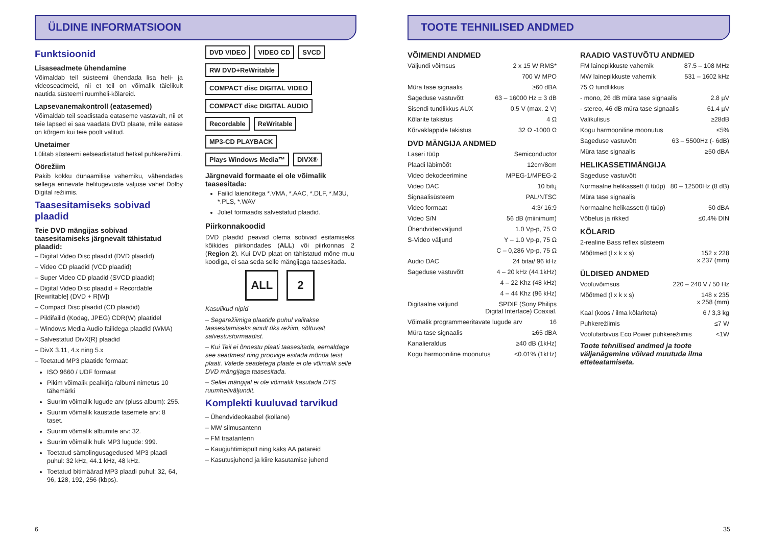ÜLDINE INFORMATSIOON
Funktsioonid
Lisaseadmete ühendamine
Võimaldab teil süsteemi ühendada lisa heli- ja videoseadmeid, nii et teil on võimalik täielikult nautida süsteemi ruumheli-kõlareid.
Lapsevanemakontroll (eatasemed)
Võimaldab teil seadistada eataseme vastavalt, nii et teie lapsed ei saa vaadata DVD plaate, mille eatase on kõrgem kui teie poolt valitud.
Unetaimer
Lülitab süsteemi eelseadistatud hetkel puhkerežiimi.
Öörežiim
Pakib kokku dünaamilise vahemiku, vähendades sellega erinevate helitugevuste valjuse vahet Dolby Digital režiimis.
Taasesitamiseks sobivad plaadid
Teie DVD mängijas sobivad taasesitamiseks järgnevalt tähistatud plaadid:
– Digital Video Disc plaadid (DVD plaadid)
– Video CD plaadid (VCD plaadid)
– Super Video CD plaadid (SVCD plaadid)
– Digital Video Disc plaadid + Recordable [Rewritable] (DVD + R[W])
– Compact Disc plaadid (CD plaadid)
– Pildifailid (Kodag, JPEG) CDR(W) plaatidel
– Windows Media Audio failidega plaadid (WMA)
– Salvestatud DivX(R) plaadid
– DivX 3.11, 4.x ning 5.x
– Toetatud MP3 plaatide formaat:
ISO 9660 / UDF formaat
Pikim võimalik pealkirja /albumi nimetus 10 tähemärki
Suurim võimalik lugude arv (pluss album): 255.
Suurim võimalik kaustade tasemete arv: 8 taset.
Suurim võimalik albumite arv: 32.
Suurim võimalik hulk MP3 lugude: 999.
Toetatud sämplingusagedused MP3 plaadi puhul: 32 kHz, 44.1 kHz, 48 kHz.
Toetatud bitimäärad MP3 plaadi puhul: 32, 64, 96, 128, 192, 256 (kbps).
DVD VIDEO VIDEO CD SVCD RW DVD+ReWritable COMPACT disc DIGITAL VIDEO COMPACT disc DIGITAL AUDIO Recordable ReWritable MP3-CD PLAYBACK Plays Windows Media™ DIVX®
Järgnevaid formaate ei ole võimalik taasesitada:
Failid laienditega *.VMA, *.AAC, *.DLF, *.M3U, *.PLS, *.WAV
Joliet formaadis salvestatud plaadid.
Piirkonnakoodid
DVD plaadid peavad olema sobivad esitamiseks kõikides piirkondades (ALL) või piirkonnas 2 (Region 2). Kui DVD plaat on tähistatud mõne muu koodiga, ei saa seda selle mängijaga taasesitada.
ALL 2
Kasulikud nipid
– Segarežiimiga plaatide puhul valitakse taasesitamiseks ainult üks režiim, sõltuvalt salvestusformaadist.
– Kui Teil ei õnnestu plaati taasesitada, eemaldage see seadmest ning proovige esitada mõnda teist plaati. Valede seadetega plaate ei ole võimalik selle DVD mängijaga taasesitada.
– Sellel mängijal ei ole võimalik kasutada DTS ruumheliväljundit.
Komplekti kuuluvad tarvikud
– Ühendvideokaabel (kollane)
– MW silmusantenn
– FM traatantenn
– Kaugjuhtimispult ning kaks AA patareid
– Kasutusjuhend ja kiire kasutamise juhend
6
TOOTE TEHNILISED ANDMED
VÕIMENDI ANDMED
Väljundi võimsus 2 x 15 W RMS*
700 W MPO
Müra tase signaalis ≥60 dBA
Sageduse vastuvõtt 63 – 16000 Hz ± 3 dB
Sisendi tundlikkus AUX 0.5 V (max. 2 V)
Kõlarite takistus 4 Ω
Kõrvaklappide takistus 32 Ω -1000 Ω
DVD MÄNGIJA ANDMED
Laseri tüüp Semiconductor
Plaadi läbimõõt 12cm/8cm
Video dekodeerimine MPEG-1/MPEG-2
Video DAC 10 bitų
Signaalisüsteem PAL/NTSC
Video formaat 4:3/ 16:9
Video S/N 56 dB (miinimum)
Ühendvideoväljund 1.0 Vp-p, 75 Ω
S-Video väljund Y – 1.0 Vp-p, 75 Ω
C – 0,286 Vp-p, 75 Ω
Audio DAC 24 bitai/ 96 kHz
Sageduse vastuvõtt 4 – 20 kHz (44.1kHz)
4 – 22 Khz (48 kHz)
4 – 44 Khz (96 kHz)
Digitaalne väljund SPDIF (Sony Philips
Digital Interface) Coaxial.
Võimalik programmeeritavate lugude arv 16
Müra tase signaalis ≥65 dBA
Kanalieraldus ≥40 dB (1kHz)
Kogu harmooniline moonutus <0.01% (1kHz)
RAADIO VASTUVÕTU ANDMED
FM lainepikkuste vahemik 87.5 – 108 MHz
MW lainepikkuste vahemik 531 – 1602 kHz
75 Ω tundlikkus
- mono, 26 dB müra tase signaalis 2.8 µV
- stereo, 46 dB müra tase signaalis 61.4 µV
Valikulisus ≥28dB
Kogu harmooniline moonutus ≤5%
Sageduse vastuvõtt 63 – 5500Hz (- 6dB)
Müra tase signaalis ≥50 dBA
HELIKASSETIMÄNGIJA
Sageduse vastuvõtt
Normaalne helikassett (I tüüp) 80 – 12500Hz (8 dB)
Müra tase signaalis
Normaalne helikassett (I tüüp) 50 dBA
Võbelus ja rikked ≤0.4% DIN
KÕLARID
2-realine Bass reflex süsteem
Mõõtmed (l x k x s) 152 x 228
x 237 (mm)
ÜLDISED ANDMED
Vooluvõimsus 220 – 240 V / 50 Hz
Mõõtmed (l x k x s) 148 x 235
x 258 (mm)
Kaal (koos / ilma kõlariteta) 6 / 3,3 kg
Puhkerežiimis ≤7 W
Voolutarbivus Eco Power puhkerežiimis <1W
Toote tehnilised andmed ja toote väljanägemine võivad muutuda ilma etteteatamiseta.
35